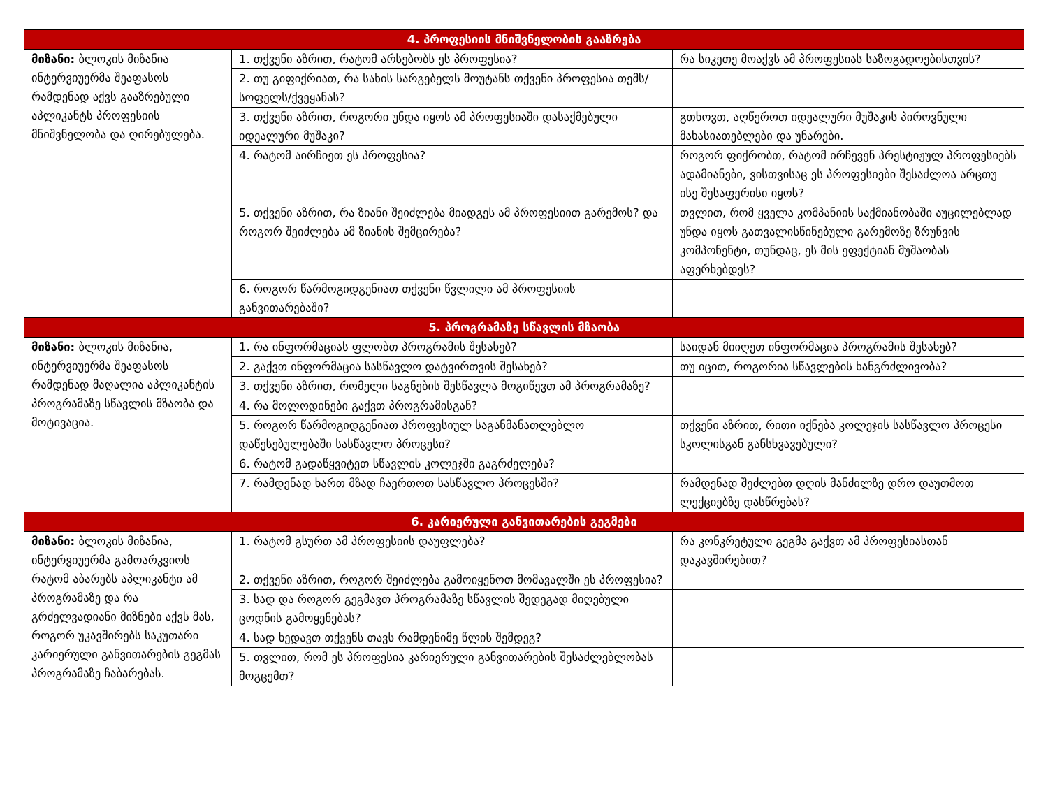| 4. პროფესიის მნიშვნელობის გააზრება | | |
| --- | --- | --- |
| მიზანი: ბლოკის მიზანია ინტერვიუერმა შეაფასოს რამდენად აქვს გააზრებული აპლიკანტს პროფესიის მნიშვნელობა და ღირებულება. | 1. თქვენი აზრით, რატომ არსებობს ეს პროფესია? | რა სიკეთე მოაქვს ამ პროფესიას საზოგადოებისთვის? |
| | 2. თუ გიფიქრიათ, რა სახის სარგებელს მოუტანს თქვენი პროფესია თემს/სოფელს/ქვეყანას? | |
| | 3. თქვენი აზრით, როგორი უნდა იყოს ამ პროფესიაში დასაქმებული იდეალური მუშაკი? | გთხოვთ, აღწეროთ იდეალური მუშაკის პიროვნული მახასიათებლები და უნარები. |
| | 4. რატომ აირჩიეთ ეს პროფესია? | როგორ ფიქრობთ, რატომ ირჩევენ პრესტიჟულ პროფესიებს ადამიანები, ვისთვისაც ეს პროფესიები შესაძლოა არცთუ ისე შესაფერისი იყოს? |
| | 5. თქვენი აზრით, რა ზიანი შეიძლება მიადგეს ამ პროფესიით გარემოს? და როგორ შეიძლება ამ ზიანის შემცირება? | თვლით, რომ ყველა კომპანიის საქმიანობაში აუცილებლად უნდა იყოს გათვალისწინებული გარემოზე ზრუნვის კომპონენტი, თუნდაც, ეს მის ეფექტიან მუშაობას აფერხებდეს? |
| | 6. როგორ წარმოგიდგენიათ თქვენი წვლილი ამ პროფესიის განვითარებაში? | |
| 5. პროგრამაზე სწავლის მზაობა | | |
| მიზანი: ბლოკის მიზანია, ინტერვიუერმა შეაფასოს რამდენად მაღალია აპლიკანტის პროგრამაზე სწავლის მზაობა და მოტივაცია. | 1. რა ინფორმაციას ფლობთ პროგრამის შესახებ? | საიდან მიიღეთ ინფორმაცია პროგრამის შესახებ? |
| | 2. გაქვთ ინფორმაცია სასწავლო დატვირთვის შესახებ? | თუ იცით, როგორია სწავლების ხანგრძლივობა? |
| | 3. თქვენი აზრით, რომელი საგნების შესწავლა მოგიწევთ ამ პროგრამაზე? | |
| | 4. რა მოლოდინები გაქვთ პროგრამისგან? | |
| | 5. როგორ წარმოგიდგენიათ პროფესიულ საგანმანათლებლო დაწესებულებაში სასწავლო პროცესი? | თქვენი აზრით, რითი იქნება კოლეჯის სასწავლო პროცესი სკოლისგან განსხვავებული? |
| | 6. რატომ გადაწყვიტეთ სწავლის კოლეჯში გაგრძელება? | |
| | 7. რამდენად ხართ მზად ჩაერთოთ სასწავლო პროცესში? | რამდენად შეძლებთ დღის მანძილზე დრო დაუთმოთ ლექციებზე დასწრებას? |
| 6. კარიერული განვითარების გეგმები | | |
| მიზანი: ბლოკის მიზანია, ინტერვიუერმა გამოარკვიოს რატომ აბარებს აპლიკანტი ამ პროგრამაზე და რა გრძელვადიანი მიზნები აქვს მას, როგორ უკავშირებს საკუთარი კარიერული განვითარების გეგმას პროგრამაზე ჩაბარებას. | 1. რატომ გსურთ ამ პროფესიის დაუფლება? | რა კონკრეტული გეგმა გაქვთ ამ პროფესიასთან დაკავშირებით? |
| | 2. თქვენი აზრით, როგორ შეიძლება გამოიყენოთ მომავალში ეს პროფესია? | |
| | 3. სად და როგორ გეგმავთ პროგრამაზე სწავლის შედეგად მიღებული ცოდნის გამოყენებას? | |
| | 4. სად ხედავთ თქვენს თავს რამდენიმე წლის შემდეგ? | |
| | 5. თვლით, რომ ეს პროფესია კარიერული განვითარების შესაძლებლობას მოგცემთ? | |